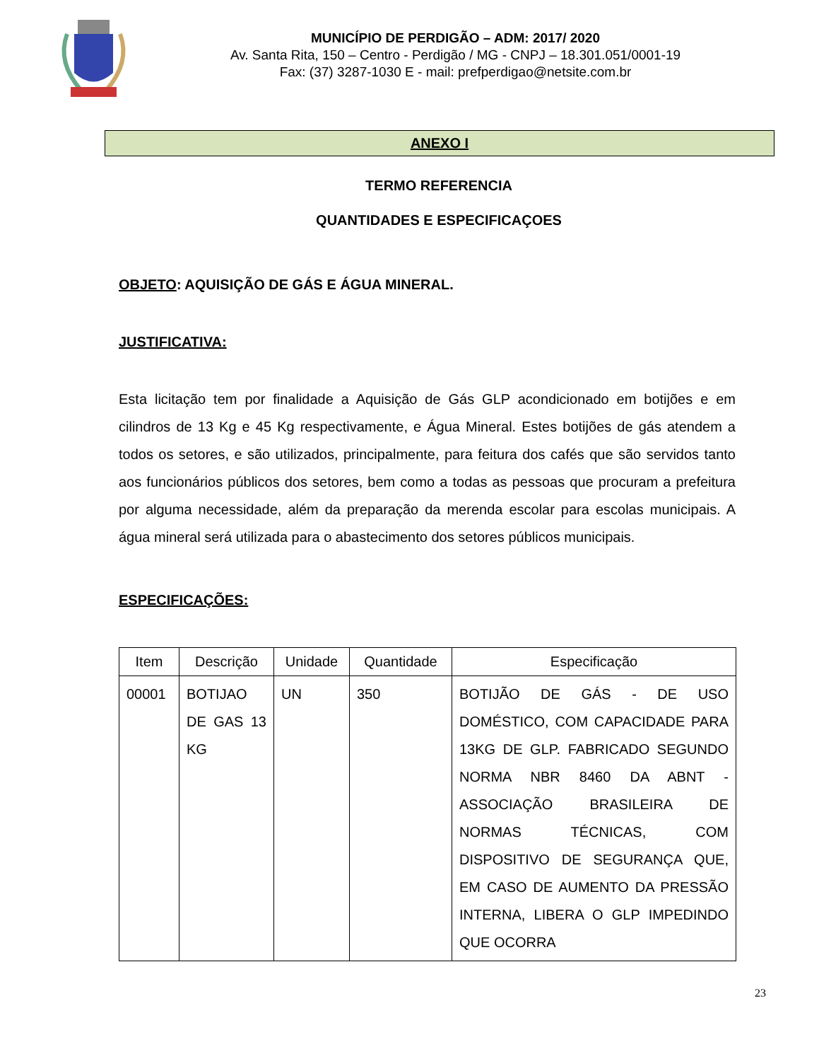MUNICÍPIO DE PERDIGÃO – ADM: 2017/ 2020
Av. Santa Rita, 150 – Centro - Perdigão / MG - CNPJ – 18.301.051/0001-19
Fax: (37) 3287-1030 E - mail: prefperdigao@netsite.com.br
ANEXO I
TERMO REFERENCIA
QUANTIDADES E ESPECIFICAÇOES
OBJETO: AQUISIÇÃO DE GÁS E ÁGUA MINERAL.
JUSTIFICATIVA:
Esta licitação tem por finalidade a Aquisição de Gás GLP acondicionado em botijões e em cilindros de 13 Kg e 45 Kg respectivamente, e Água Mineral. Estes botijões de gás atendem a todos os setores, e são utilizados, principalmente, para feitura dos cafés que são servidos tanto aos funcionários públicos dos setores, bem como a todas as pessoas que procuram a prefeitura por alguma necessidade, além da preparação da merenda escolar para escolas municipais. A água mineral será utilizada para o abastecimento dos setores públicos municipais.
ESPECIFICAÇÕES:
| Item | Descrição | Unidade | Quantidade | Especificação |
| --- | --- | --- | --- | --- |
| 00001 | BOTIJAO DE GAS 13 KG | UN | 350 | BOTIJÃO DE GÁS - DE USO DOMÉSTICO, COM CAPACIDADE PARA 13KG DE GLP. FABRICADO SEGUNDO NORMA NBR 8460 DA ABNT - ASSOCIAÇÃO BRASILEIRA DE NORMAS TÉCNICAS, COM DISPOSITIVO DE SEGURANÇA QUE, EM CASO DE AUMENTO DA PRESSÃO INTERNA, LIBERA O GLP IMPEDINDO QUE OCORRA |
23